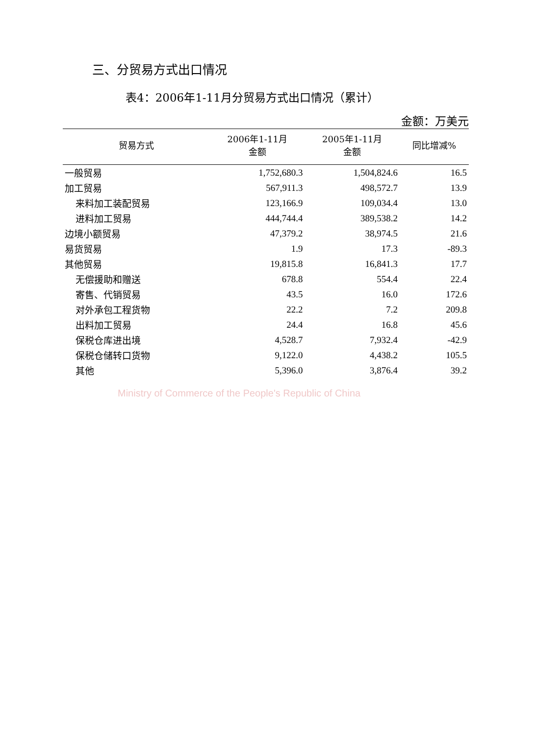三、分贸易方式出口情况
表4：2006年1-11月分贸易方式出口情况（累计）
金额：万美元
| 贸易方式 | 2006年1-11月 金额 | 2005年1-11月 金额 | 同比增减% |
| --- | --- | --- | --- |
| 一般贸易 | 1,752,680.3 | 1,504,824.6 | 16.5 |
| 加工贸易 | 567,911.3 | 498,572.7 | 13.9 |
| 来料加工装配贸易 | 123,166.9 | 109,034.4 | 13.0 |
| 进料加工贸易 | 444,744.4 | 389,538.2 | 14.2 |
| 边境小额贸易 | 47,379.2 | 38,974.5 | 21.6 |
| 易货贸易 | 1.9 | 17.3 | -89.3 |
| 其他贸易 | 19,815.8 | 16,841.3 | 17.7 |
| 无偿援助和赠送 | 678.8 | 554.4 | 22.4 |
| 寄售、代销贸易 | 43.5 | 16.0 | 172.6 |
| 对外承包工程货物 | 22.2 | 7.2 | 209.8 |
| 出料加工贸易 | 24.4 | 16.8 | 45.6 |
| 保税仓库进出境 | 4,528.7 | 7,932.4 | -42.9 |
| 保税仓储转口货物 | 9,122.0 | 4,438.2 | 105.5 |
| 其他 | 5,396.0 | 3,876.4 | 39.2 |
Ministry of Commerce of the People's Republic of China